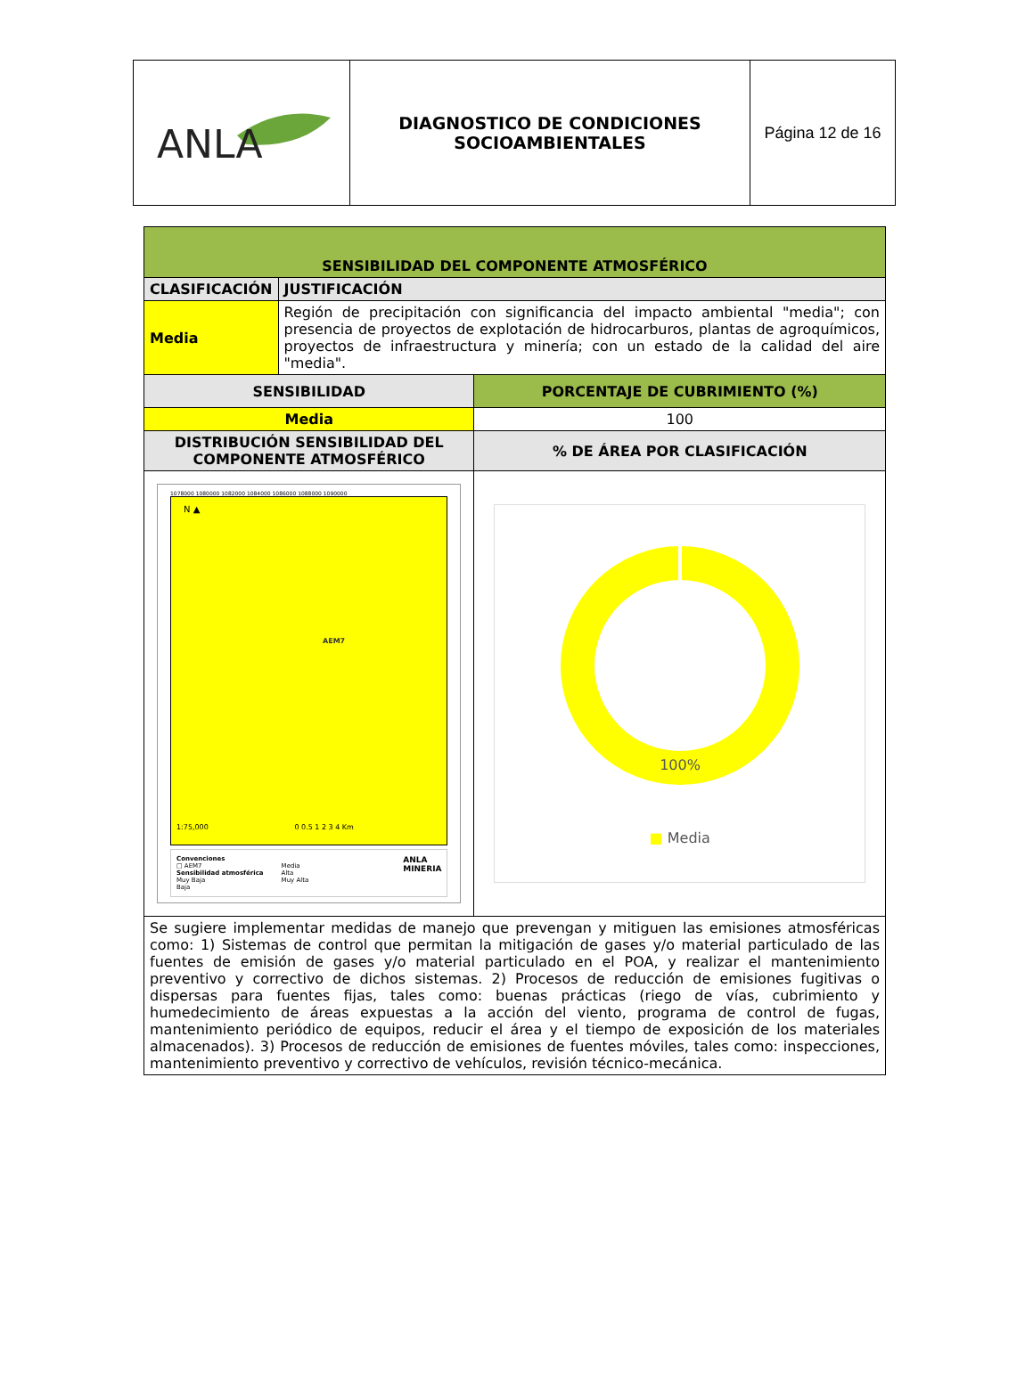| ANLA | DIAGNOSTICO DE CONDICIONES SOCIOAMBIENTALES | Página 12 de 16 |
| SENSIBILIDAD DEL COMPONENTE ATMOSFÉRICO | | |
| CLASIFICACIÓN | JUSTIFICACIÓN | |
| Media | Región de precipitación con significancia del impacto ambiental "media"; con presencia de proyectos de explotación de hidrocarburos, plantas de agroquímicos, proyectos de infraestructura y minería; con un estado de la calidad del aire "media". | |
| SENSIBILIDAD | | PORCENTAJE DE CUBRIMIENTO (%) |
| Media | | 100 |
| DISTRIBUCIÓN SENSIBILIDAD DEL COMPONENTE ATMOSFÉRICO | | % DE ÁREA POR CLASIFICACIÓN |
| 1078000 1080000 1082000 1084000 1086000 1088000 1090000 N ▲ AEM7 1:75,000 0 0.5 1 2 3 4 Km Convenciones □ AEM7 Sensibilidad atmosférica Muy Baja Baja Media Alta Muy Alta ANLA MINERIA | | 100% ■ Media |
| Se sugiere implementar medidas de manejo que prevengan y mitiguen las emisiones atmosféricas como: 1) Sistemas de control que permitan la mitigación de gases y/o material particulado de las fuentes de emisión de gases y/o material particulado en el POA, y realizar el mantenimiento preventivo y correctivo de dichos sistemas. 2) Procesos de reducción de emisiones fugitivas o dispersas para fuentes fijas, tales como: buenas prácticas (riego de vías, cubrimiento y humedecimiento de áreas expuestas a la acción del viento, programa de control de fugas, mantenimiento periódico de equipos, reducir el área y el tiempo de exposición de los materiales almacenados). 3) Procesos de reducción de emisiones de fuentes móviles, tales como: inspecciones, mantenimiento preventivo y correctivo de vehículos, revisión técnico-mecánica. | | |